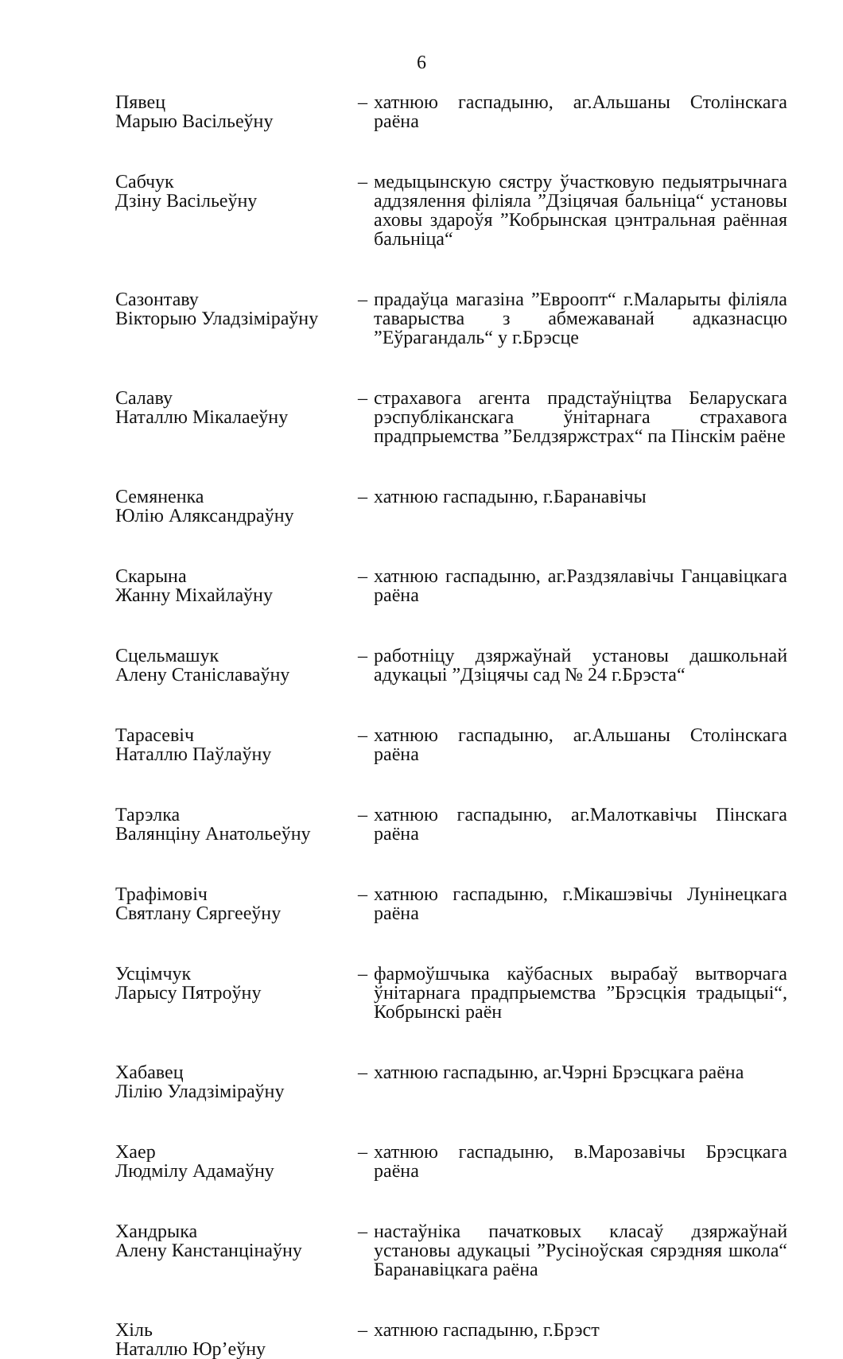6
Пявец
Марыю Васільеўну
– хатнюю гаспадыню, аг.Альшаны Столінскага раёна
Сабчук
Дзіну Васільеўну
– медыцынскую сястру ўчастковую педыятрычнага аддзялення філіяла ”Дзіцячая бальніца“ установы аховы здароўя ”Кобрынская цэнтральная раённая бальніца“
Сазонтаву
Вікторыю Уладзіміраўну
– прадаўца магазіна ”Евроопт“ г.Маларыты філіяла таварыства з абмежаванай адказнасцю ”Еўрагандаль“ у г.Брэсце
Салаву
Наталлю Мікалаеўну
– страхавога агента прадстаўніцтва Беларускага рэспубліканскага ўнітарнага страхавога прадпрыемства ”Белдзяржстрах“ па Пінскім раёне
Семяненка
Юлію Аляксандраўну
– хатнюю гаспадыню, г.Баранавічы
Скарына
Жанну Міхайлаўну
– хатнюю гаспадыню, аг.Раздзялавічы Ганцавіцкага раёна
Сцельмашук
Алену Станіславаўну
– работніцу дзяржаўнай установы дашкольнай адукацыі ”Дзіцячы сад № 24 г.Брэста“
Тарасевіч
Наталлю Паўлаўну
– хатнюю гаспадыню, аг.Альшаны Столінскага раёна
Тарэлка
Валянціну Анатольеўну
– хатнюю гаспадыню, аг.Малоткавічы Пінскага раёна
Трафімовіч
Святлану Сяргееўну
– хатнюю гаспадыню, г.Мікашэвічы Лунінецкага раёна
Усцімчук
Ларысу Пятроўну
– фармоўшчыка каўбасных вырабаў вытворчага ўнітарнага прадпрыемства ”Брэсцкія традыцыі“, Кобрынскі раён
Хабавец
Лілію Уладзіміраўну
– хатнюю гаспадыню, аг.Чэрні Брэсцкага раёна
Хаер
Людмілу Адамаўну
– хатнюю гаспадыню, в.Марозавічы Брэсцкага раёна
Хандрыка
Алену Канстанцінаўну
– настаўніка пачатковых класаў дзяржаўнай установы адукацыі ”Русіноўская сярэдняя школа“ Баранавіцкага раёна
Хіль
Наталлю Юр’еўну
– хатнюю гаспадыню, г.Брэст